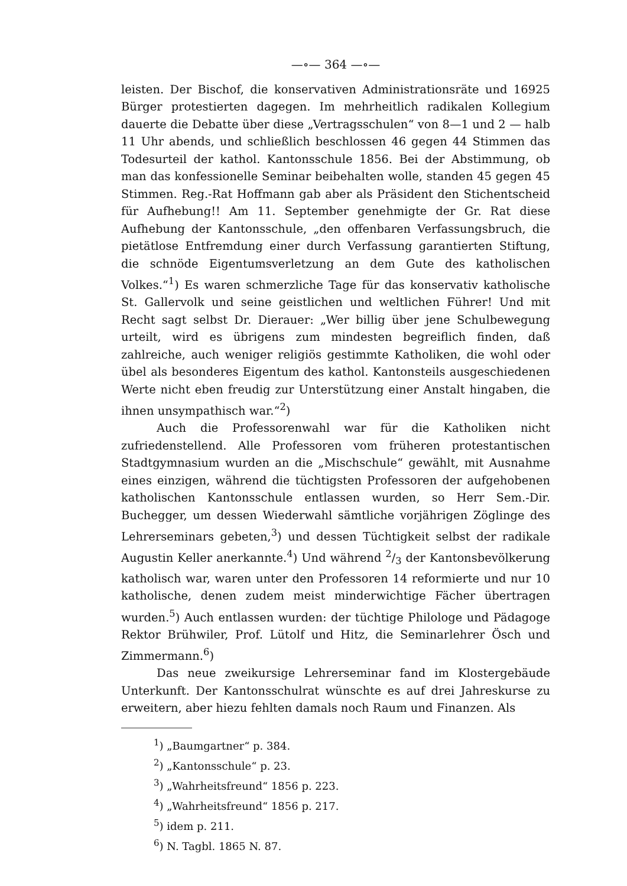—∘— 364 —∘—
leisten. Der Bischof, die konservativen Administrationsräte und 16925 Bürger protestierten dagegen. Im mehrheitlich radikalen Kollegium dauerte die Debatte über diese „Vertragsschulen“ von 8—1 und 2 — halb 11 Uhr abends, und schließlich beschlossen 46 gegen 44 Stimmen das Todesurteil der kathol. Kantonsschule 1856. Bei der Abstimmung, ob man das konfessionelle Seminar beibehalten wolle, standen 45 gegen 45 Stimmen. Reg.-Rat Hoffmann gab aber als Präsident den Stichentscheid für Aufhebung!! Am 11. September genehmigte der Gr. Rat diese Aufhebung der Kantonsschule, „den offenbaren Verfassungsbruch, die pietätlose Entfremdung einer durch Verfassung garantierten Stiftung, die schnöde Eigentumsverletzung an dem Gute des katholischen Volkes.“<sup>1</sup>) Es waren schmerzliche Tage für das konservativ katholische St. Gallervolk und seine geistlichen und weltlichen Führer! Und mit Recht sagt selbst Dr. Dierauer: „Wer billig über jene Schulbewegung urteilt, wird es übrigens zum mindesten begreiflich finden, daß zahlreiche, auch weniger religiös gestimmte Katholiken, die wohl oder übel als besonderes Eigentum des kathol. Kantonsteils ausgeschiedenen Werte nicht eben freudig zur Unterstützung einer Anstalt hingaben, die ihnen unsympathisch war.“<sup>2</sup>)
Auch die Professorenwahl war für die Katholiken nicht zufriedenstellend. Alle Professoren vom früheren protestantischen Stadtgymnasium wurden an die „Mischschule“ gewählt, mit Ausnahme eines einzigen, während die tüchtigsten Professoren der aufgehobenen katholischen Kantonsschule entlassen wurden, so Herr Sem.-Dir. Buchegger, um dessen Wiederwahl sämtliche vorjährigen Zöglinge des Lehrerseminars gebeten,<sup>3</sup>) und dessen Tüchtigkeit selbst der radikale Augustin Keller anerkannte.<sup>4</sup>) Und während 2/3 der Kantonsbevölkerung katholisch war, waren unter den Professoren 14 reformierte und nur 10 katholische, denen zudem meist minderwichtige Fächer übertragen wurden.<sup>5</sup>) Auch entlassen wurden: der tüchtige Philologe und Pädagoge Rektor Brühwiler, Prof. Lütolf und Hitz, die Seminarlehrer Ösch und Zimmermann.<sup>6</sup>)
Das neue zweikursige Lehrerseminar fand im Klostergebäude Unterkunft. Der Kantonsschulrat wünschte es auf drei Jahreskurse zu erweitern, aber hiezu fehlten damals noch Raum und Finanzen. Als
<sup>1</sup>) „Baumgartner“ p. 384.
<sup>2</sup>) „Kantonsschule“ p. 23.
<sup>3</sup>) „Wahrheitsfreund“ 1856 p. 223.
<sup>4</sup>) „Wahrheitsfreund“ 1856 p. 217.
<sup>5</sup>) idem p. 211.
<sup>6</sup>) N. Tagbl. 1865 N. 87.